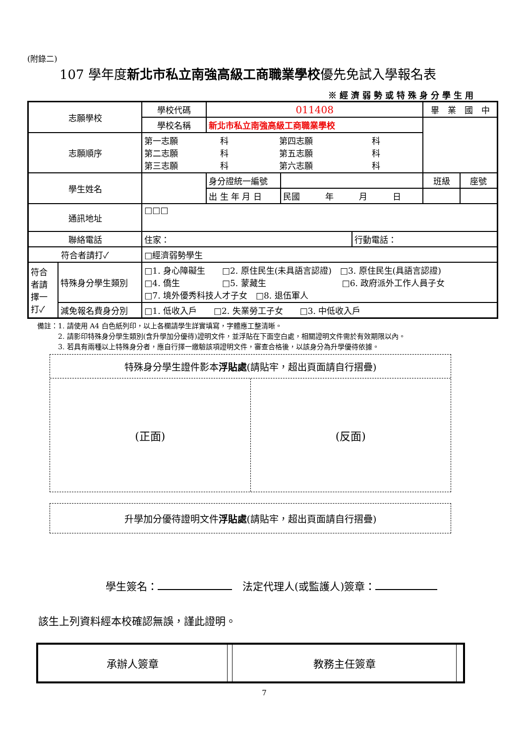(附錄二)
107 學年度新北市私立南強高級工商職業學校優先免試入學報名表
※經濟弱勢或特殊身分學生用
| 志願學校 | | 學校代碼 | 011408 | | | 畢 業 國 中 | |
| | | 學校名稱 | 新北市私立南強高級工商職業學校 | | | | |
| 志願順序 | | 第一志願 科 第四志願 科 第二志願 科 第五志願 科 第三志願 科 第六志願 科 | | | | | |
| 學生姓名 | | | 身分證統一編號 | | | 班級 | 座號 |
| | | | 出 生 年 月 日 | 民國 年 月 日 | | | |
| 通訊地址 | | □□□ | | | | | |
| 聯絡電話 | | 住家： | | | 行動電話： | | |
| 符合者請打✓ | | □經濟弱勢學生 | | | | | |
| 符合者請擇一打✓ | 特殊身分學生類別 | □1. 身心障礙生 □2. 原住民生(未具語言認證) □3. 原住民生(具語言認證) □4. 僑生 □5. 蒙藏生 □6. 政府派外工作人員子女 □7. 境外優秀科技人才子女 □8. 退伍軍人 | | | | | |
| | 減免報名費身分別 | □1. 低收入戶 □2. 失業勞工子女 □3. 中低收入戶 | | | | | |
備註：1. 請使用 A4 白色紙列印，以上各欄請學生詳實填寫，字體應工整清晰。
　　　2. 請影印特殊身分學生類別(含升學加分優待)證明文件，並浮貼在下面空白處，相關證明文件需於有效期限以內。
　　　3. 若具有兩種以上特殊身分者，應自行擇一繳驗該項證明文件，審查合格後，以該身分為升學優待依據。
特殊身分學生證件影本浮貼處(請貼牢，超出頁面請自行摺疊)
(正面) (反面)
升學加分優待證明文件浮貼處(請貼牢，超出頁面請自行摺疊)
學生簽名：　法定代理人(或監護人)簽章：
該生上列資料經本校確認無誤，謹此證明。
| 承辦人簽章 | | 教務主任簽章 | |
7